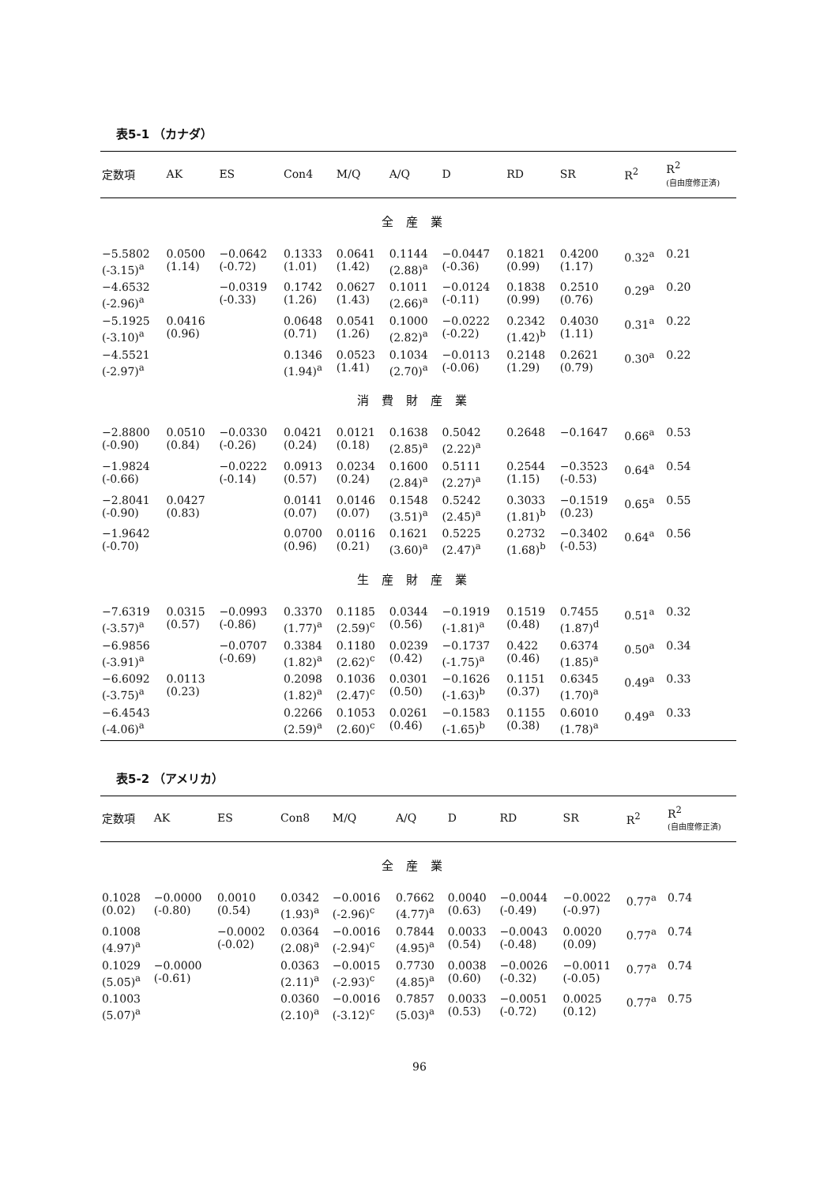表5-1 （カナダ）
| 定数項 | AK | ES | Con4 | M/Q | A/Q | D | RD | SR | R<sup>2</sup> | R<sup>2</sup> (自由度修正済) |
| --- | --- | --- | --- | --- | --- | --- | --- | --- | --- | --- |
| 全産業 | | | | | | | | | | |
| −5.5802 (-3.15)<sup>a</sup> | 0.0500 (1.14) | −0.0642 (-0.72) | 0.1333 (1.01) | 0.0641 (1.42) | 0.1144 (2.88)<sup>a</sup> | −0.0447 (-0.36) | 0.1821 (0.99) | 0.4200 (1.17) | 0.32<sup>a</sup> | 0.21 |
| −4.6532 (-2.96)<sup>a</sup> | | −0.0319 (-0.33) | 0.1742 (1.26) | 0.0627 (1.43) | 0.1011 (2.66)<sup>a</sup> | −0.0124 (-0.11) | 0.1838 (0.99) | 0.2510 (0.76) | 0.29<sup>a</sup> | 0.20 |
| −5.1925 (-3.10)<sup>a</sup> | 0.0416 (0.96) | | 0.0648 (0.71) | 0.0541 (1.26) | 0.1000 (2.82)<sup>a</sup> | −0.0222 (-0.22) | 0.2342 (1.42)<sup>b</sup> | 0.4030 (1.11) | 0.31<sup>a</sup> | 0.22 |
| −4.5521 (-2.97)<sup>a</sup> | | | 0.1346 (1.94)<sup>a</sup> | 0.0523 (1.41) | 0.1034 (2.70)<sup>a</sup> | −0.0113 (-0.06) | 0.2148 (1.29) | 0.2621 (0.79) | 0.30<sup>a</sup> | 0.22 |
| 消費財産業 | | | | | | | | | | |
| −2.8800 (-0.90) | 0.0510 (0.84) | −0.0330 (-0.26) | 0.0421 (0.24) | 0.0121 (0.18) | 0.1638 (2.85)<sup>a</sup> | 0.5042 (2.22)<sup>a</sup> | 0.2648 | −0.1647 | 0.66<sup>a</sup> | 0.53 |
| −1.9824 (-0.66) | | −0.0222 (-0.14) | 0.0913 (0.57) | 0.0234 (0.24) | 0.1600 (2.84)<sup>a</sup> | 0.5111 (2.27)<sup>a</sup> | 0.2544 (1.15) | −0.3523 (-0.53) | 0.64<sup>a</sup> | 0.54 |
| −2.8041 (-0.90) | 0.0427 (0.83) | | 0.0141 (0.07) | 0.0146 (0.07) | 0.1548 (3.51)<sup>a</sup> | 0.5242 (2.45)<sup>a</sup> | 0.3033 (1.81)<sup>b</sup> | −0.1519 (0.23) | 0.65<sup>a</sup> | 0.55 |
| −1.9642 (-0.70) | | | 0.0700 (0.96) | 0.0116 (0.21) | 0.1621 (3.60)<sup>a</sup> | 0.5225 (2.47)<sup>a</sup> | 0.2732 (1.68)<sup>b</sup> | −0.3402 (-0.53) | 0.64<sup>a</sup> | 0.56 |
| 生産財産業 | | | | | | | | | | |
| −7.6319 (-3.57)<sup>a</sup> | 0.0315 (0.57) | −0.0993 (-0.86) | 0.3370 (1.77)<sup>a</sup> | 0.1185 (2.59)<sup>c</sup> | 0.0344 (0.56) | −0.1919 (-1.81)<sup>a</sup> | 0.1519 (0.48) | 0.7455 (1.87)<sup>d</sup> | 0.51<sup>a</sup> | 0.32 |
| −6.9856 (-3.91)<sup>a</sup> | | −0.0707 (-0.69) | 0.3384 (1.82)<sup>a</sup> | 0.1180 (2.62)<sup>c</sup> | 0.0239 (0.42) | −0.1737 (-1.75)<sup>a</sup> | 0.422 (0.46) | 0.6374 (1.85)<sup>a</sup> | 0.50<sup>a</sup> | 0.34 |
| −6.6092 (-3.75)<sup>a</sup> | 0.0113 (0.23) | | 0.2098 (1.82)<sup>a</sup> | 0.1036 (2.47)<sup>c</sup> | 0.0301 (0.50) | −0.1626 (-1.63)<sup>b</sup> | 0.1151 (0.37) | 0.6345 (1.70)<sup>a</sup> | 0.49<sup>a</sup> | 0.33 |
| −6.4543 (-4.06)<sup>a</sup> | | | 0.2266 (2.59)<sup>a</sup> | 0.1053 (2.60)<sup>c</sup> | 0.0261 (0.46) | −0.1583 (-1.65)<sup>b</sup> | 0.1155 (0.38) | 0.6010 (1.78)<sup>a</sup> | 0.49<sup>a</sup> | 0.33 |
表5-2 （アメリカ）
| 定数項 | AK | ES | Con8 | M/Q | A/Q | D | RD | SR | R<sup>2</sup> | R<sup>2</sup> (自由度修正済) |
| --- | --- | --- | --- | --- | --- | --- | --- | --- | --- | --- |
| 全産業 | | | | | | | | | | |
| 0.1028 (0.02) | −0.0000 (-0.80) | 0.0010 (0.54) | 0.0342 (1.93)<sup>a</sup> | −0.0016 (-2.96)<sup>c</sup> | 0.7662 (4.77)<sup>a</sup> | 0.0040 (0.63) | −0.0044 (-0.49) | −0.0022 (-0.97) | 0.77<sup>a</sup> | 0.74 |
| 0.1008 (4.97)<sup>a</sup> | | −0.0002 (-0.02) | 0.0364 (2.08)<sup>a</sup> | −0.0016 (-2.94)<sup>c</sup> | 0.7844 (4.95)<sup>a</sup> | 0.0033 (0.54) | −0.0043 (-0.48) | 0.0020 (0.09) | 0.77<sup>a</sup> | 0.74 |
| 0.1029 (5.05)<sup>a</sup> | −0.0000 (-0.61) | | 0.0363 (2.11)<sup>a</sup> | −0.0015 (-2.93)<sup>c</sup> | 0.7730 (4.85)<sup>a</sup> | 0.0038 (0.60) | −0.0026 (-0.32) | −0.0011 (-0.05) | 0.77<sup>a</sup> | 0.74 |
| 0.1003 (5.07)<sup>a</sup> | | | 0.0360 (2.10)<sup>a</sup> | −0.0016 (-3.12)<sup>c</sup> | 0.7857 (5.03)<sup>a</sup> | 0.0033 (0.53) | −0.0051 (-0.72) | 0.0025 (0.12) | 0.77<sup>a</sup> | 0.75 |
96